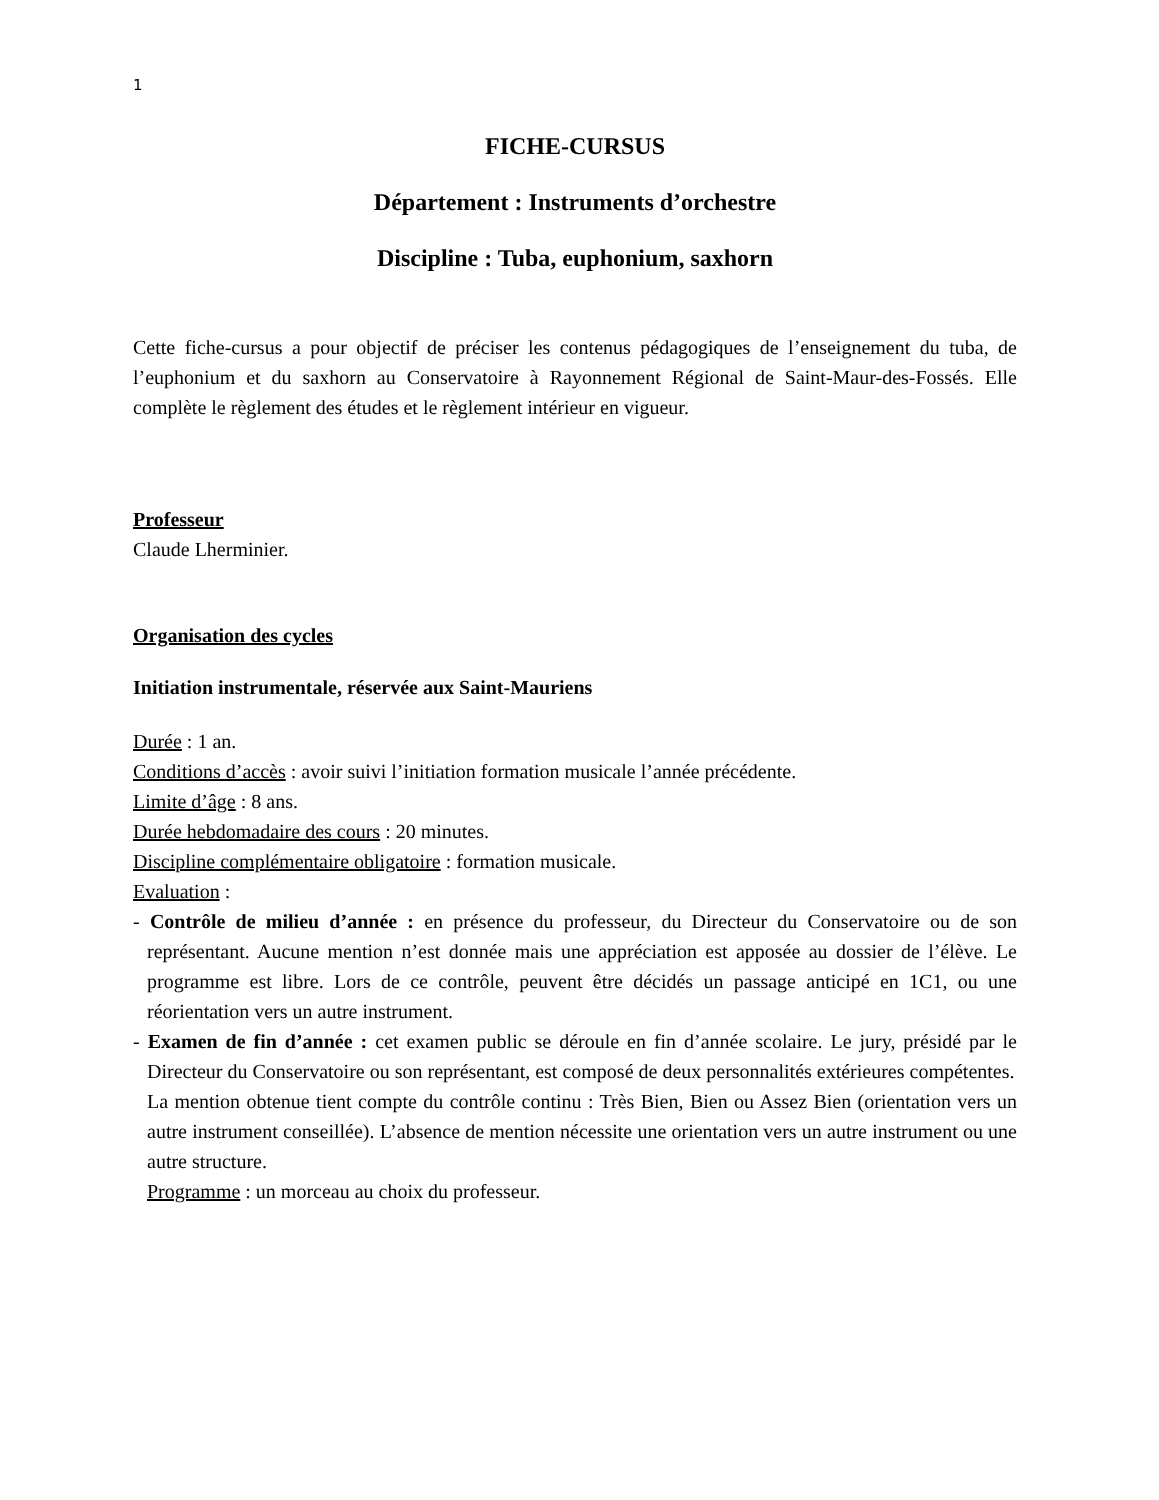1
FICHE-CURSUS
Département : Instruments d’orchestre
Discipline : Tuba, euphonium, saxhorn
Cette fiche-cursus a pour objectif de préciser les contenus pédagogiques de l’enseignement du tuba, de l’euphonium et du saxhorn au Conservatoire à Rayonnement Régional de Saint-Maur-des-Fossés. Elle complète le règlement des études et le règlement intérieur en vigueur.
Professeur
Claude Lherminier.
Organisation des cycles
Initiation instrumentale, réservée aux Saint-Mauriens
Durée : 1 an.
Conditions d’accès : avoir suivi l’initiation formation musicale l’année précédente.
Limite d’âge : 8 ans.
Durée hebdomadaire des cours : 20 minutes.
Discipline complémentaire obligatoire : formation musicale.
Evaluation :
- Contrôle de milieu d’année : en présence du professeur, du Directeur du Conservatoire ou de son représentant. Aucune mention n’est donnée mais une appréciation est apposée au dossier de l’élève. Le programme est libre. Lors de ce contrôle, peuvent être décidés un passage anticipé en 1C1, ou une réorientation vers un autre instrument.
- Examen de fin d’année : cet examen public se déroule en fin d’année scolaire. Le jury, présidé par le Directeur du Conservatoire ou son représentant, est composé de deux personnalités extérieures compétentes.
La mention obtenue tient compte du contrôle continu : Très Bien, Bien ou Assez Bien (orientation vers un autre instrument conseillée). L’absence de mention nécessite une orientation vers un autre instrument ou une autre structure.
Programme : un morceau au choix du professeur.